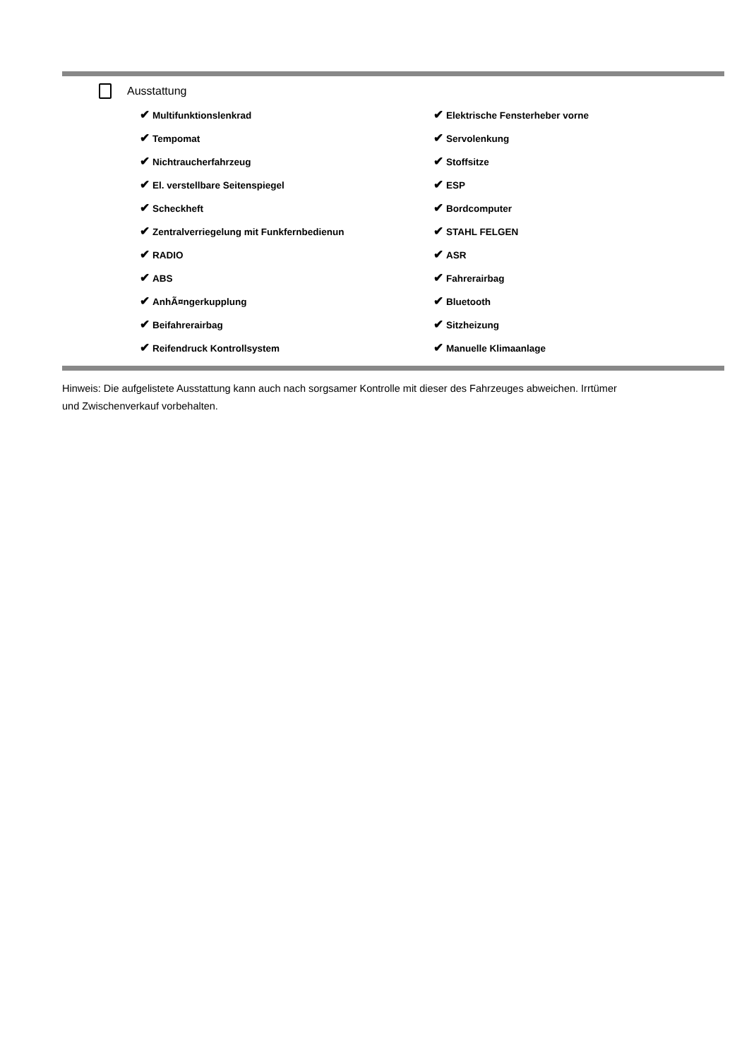Ausstattung
| ✔ Multifunktionslenkrad | ✔ Elektrische Fensterheber vorne |
| ✔ Tempomat | ✔ Servolenkung |
| ✔ Nichtraucherfahrzeug | ✔ Stoffsitze |
| ✔ El. verstellbare Seitenspiegel | ✔ ESP |
| ✔ Scheckheft | ✔ Bordcomputer |
| ✔ Zentralverriegelung mit Funkfernbedienun | ✔ STAHL FELGEN |
| ✔ RADIO | ✔ ASR |
| ✔ ABS | ✔ Fahrerairbag |
| ✔ AnhÃ¤ngerkupplung | ✔ Bluetooth |
| ✔ Beifahrerairbag | ✔ Sitzheizung |
| ✔ Reifendruck Kontrollsystem | ✔ Manuelle Klimaanlage |
Hinweis: Die aufgelistete Ausstattung kann auch nach sorgsamer Kontrolle mit dieser des Fahrzeuges abweichen. Irrtümer und Zwischenverkauf vorbehalten.